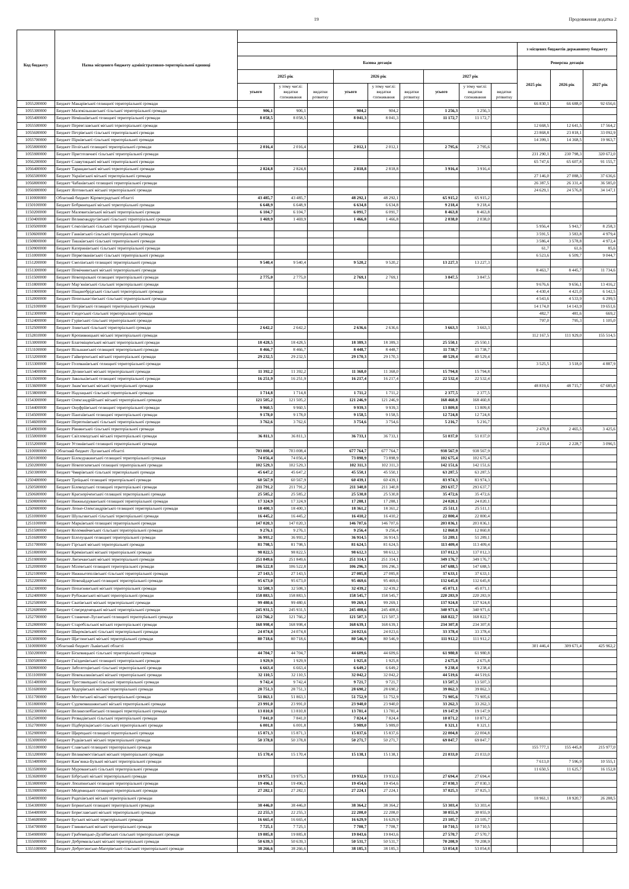19 Продовження додатка 2
| Код бюджету | Назва місцевого бюджету адміністративно-територіальної одиниці | | | | | | | | | | | | |
| --- | --- | --- | --- | --- | --- | --- | --- | --- | --- | --- | --- | --- | --- |
| | | | | | | | | | | | з місцевих бюджетів державному бюджету | | |
| | | Базова дотація | | | | | | | | | Реверсна дотація | | |
| | | 2025 рік | | | 2026 рік | | | 2027 рік | | | 2025 рік | 2026 рік | 2027 рік |
| | | усього | у тому числі: видатки споживання | видатки розвитку | усього | у тому числі: видатки споживання | видатки розвитку | усього | у тому числі: видатки споживання | видатки розвитку | | | |
| 1055200000 | Бюджет Макарівської селищної територіальної громади | | | | | | | | | | 66 830,1 | 66 688,0 | 92 656,6 |
| 1055300000 | Бюджет Маловільшанської сільської територіальної громади | 906,1 | 906,1 | | 904,2 | 904,2 | | 1 256,3 | 1 256,3 | | | | |
| 1055400000 | Бюджет Немішаївської селищної територіальної громади | 8 058,5 | 8 058,5 | | 8 041,3 | 8 041,3 | | 11 172,7 | 11 172,7 | | | | |
| 1055500000 | Бюджет Переяславської міської територіальної громади | | | | | | | | | | 12 668,5 | 12 641,5 | 17 564,2 |
| 1055600000 | Бюджет Петрівської сільської територіальної громади | | | | | | | | | | 23 868,8 | 23 818,1 | 33 092,9 |
| 1055700000 | Бюджет Пірнівської сільської територіальної громади | | | | | | | | | | 14 399,1 | 14 368,5 | 19 963,7 |
| 1055800000 | Бюджет Поліської селищної територіальної громади | 2 016,4 | 2 016,4 | | 2 012,1 | 2 012,1 | | 2 795,6 | 2 795,6 | | | | |
| 1055900000 | Бюджет Пристоличної сільської територіальної громади | | | | | | | | | | 231 290,1 | 230 798,3 | 320 672,0 |
| 1056200000 | Бюджет Славутицької міської територіальної громади | | | | | | | | | | 65 747,6 | 65 607,8 | 91 155,7 |
| 1056400000 | Бюджет Таращанської міської територіальної громади | 2 824,8 | 2 824,8 | | 2 818,8 | 2 818,8 | | 3 916,4 | 3 916,4 | | | | |
| 1056500000 | Бюджет Української міської територіальної громади | | | | | | | | | | 27 146,0 | 27 088,3 | 37 636,6 |
| 1056800000 | Бюджет Чабанівської селищної територіальної громади | | | | | | | | | | 26 387,5 | 26 331,4 | 36 585,0 |
| 1056900000 | Бюджет Яготинської міської територіальної громади | | | | | | | | | | 24 629,1 | 24 576,8 | 34 147,1 |
| 1110000000 | Обласний бюджет Кіровоградської області | 43 485,7 | 43 485,7 | | 48 292,1 | 48 292,1 | | 65 915,2 | 65 915,2 | | | | |
| 1150100000 | Бюджет Бобринецької міської територіальної громади | 6 648,9 | 6 648,9 | | 6 634,8 | 6 634,8 | | 9 218,4 | 9 218,4 | | | | |
| 1150200000 | Бюджет Маловисківської міської територіальної громади | 6 104,7 | 6 104,7 | | 6 091,7 | 6 091,7 | | 8 463,8 | 8 463,8 | | | | |
| 1150400000 | Бюджет Великоандрусівської сільської територіальної громади | 1 469,9 | 1 469,9 | | 1 466,8 | 1 466,8 | | 2 038,0 | 2 038,0 | | | | |
| 1150500000 | Бюджет Соколівської сільської територіальної громади | | | | | | | | | | 5 956,4 | 5 943,7 | 8 258,3 |
| 1150600000 | Бюджет Ганнівської сільської територіальної громади | | | | | | | | | | 3 591,5 | 3 583,8 | 4 979,4 |
| 1150800000 | Бюджет Тишківської сільської територіальної громади | | | | | | | | | | 3 586,4 | 3 578,8 | 4 972,4 |
| 1150900000 | Бюджет Катеринівської сільської територіальної громади | | | | | | | | | | 61,7 | 61,6 | 85,6 |
| 1151000000 | Бюджет Первозванівської сільської територіальної громади | | | | | | | | | | 6 523,6 | 6 509,7 | 9 044,7 |
| 1151200000 | Бюджет Смолінської селищної територіальної громади | 9 540,4 | 9 540,4 | | 9 520,2 | 9 520,2 | | 13 227,3 | 13 227,3 | | | | |
| 1151300000 | Бюджет Помічнянської міської територіальної громади | | | | | | | | | | 8 463,7 | 8 445,7 | 11 734,6 |
| 1151500000 | Бюджет Новопразької селищної територіальної громади | 2 775,0 | 2 775,0 | | 2 769,1 | 2 769,1 | | 3 847,5 | 3 847,5 | | | | |
| 1151800000 | Бюджет Мар’янівської сільської територіальної громади | | | | | | | | | | 9 676,6 | 9 656,1 | 13 416,2 |
| 1151900000 | Бюджет Піщанобрідської сільської територіальної громади | | | | | | | | | | 4 430,4 | 4 421,0 | 6 142,5 |
| 1152000000 | Бюджет Попельнастівської сільської територіальної громади | | | | | | | | | | 4 543,6 | 4 533,9 | 6 299,5 |
| 1152100000 | Бюджет Петрівської селищної територіальної громади | | | | | | | | | | 14 174,0 | 14 143,9 | 19 651,6 |
| 1152300000 | Бюджет Глодоської сільської територіальної громади | | | | | | | | | | 482,7 | 481,6 | 669,2 |
| 1152400000 | Бюджет Гурівської сільської територіальної громади | | | | | | | | | | 797,0 | 795,3 | 1 105,0 |
| 1152500000 | Бюджет Злинської сільської територіальної громади | 2 642,2 | 2 642,2 | | 2 636,6 | 2 636,6 | | 3 663,3 | 3 663,3 | | | | |
| 1152810000 | Бюджет Кропивницької міської територіальної громади | | | | | | | | | | 112 167,5 | 111 929,0 | 155 514,5 |
| 1153000000 | Бюджет Благовіщенської міської територіальної громади | 18 428,5 | 18 428,5 | | 18 389,3 | 18 389,3 | | 25 550,1 | 25 550,1 | | | | |
| 1153100000 | Бюджет Вільшанської селищної територіальної громади | 8 466,7 | 8 466,7 | | 8 448,7 | 8 448,7 | | 11 738,7 | 11 738,7 | | | | |
| 1153200000 | Бюджет Гайворонської міської територіальної громади | 29 232,5 | 29 232,5 | | 29 170,3 | 29 170,3 | | 40 529,4 | 40 529,4 | | | | |
| 1153300000 | Бюджет Голованівської селищної територіальної громади | | | | | | | | | | 3 525,5 | 3 518,0 | 4 887,9 |
| 1153400000 | Бюджет Долинської міської територіальної громади | 11 392,2 | 11 392,2 | | 11 368,0 | 11 368,0 | | 15 794,8 | 15 794,8 | | | | |
| 1153500000 | Бюджет Завальківської селищної територіальної громади | 16 251,9 | 16 251,9 | | 16 217,4 | 16 217,4 | | 22 532,4 | 22 532,4 | | | | |
| 1153600000 | Бюджет Знам’янської міської територіальної громади | | | | | | | | | | 48 819,6 | 48 715,7 | 67 685,8 |
| 1153800000 | Бюджет Надлацької сільської територіальної громади | 1 714,8 | 1 714,8 | | 1 711,2 | 1 711,2 | | 2 377,5 | 2 377,5 | | | | |
| 1154300000 | Бюджет Олександрійської міської територіальної громади | 121 505,2 | 121 505,2 | | 121 246,9 | 121 246,9 | | 168 460,8 | 168 460,8 | | | | |
| 1154400000 | Бюджет Онуфріївської селищної територіальної громади | 9 960,5 | 9 960,5 | | 9 939,3 | 9 939,3 | | 13 809,8 | 13 809,8 | | | | |
| 1154500000 | Бюджет Пантаївської селищної територіальної громади | 9 178,0 | 9 178,0 | | 9 158,5 | 9 158,5 | | 12 724,8 | 12 724,8 | | | | |
| 1154600000 | Бюджет Перегонівської сільської територіальної громади | 3 762,6 | 3 762,6 | | 3 754,6 | 3 754,6 | | 5 216,7 | 5 216,7 | | | | |
| 1154900000 | Бюджет Рівнянської сільської територіальної громади | | | | | | | | | | 2 470,8 | 2 465,5 | 3 425,6 |
| 1155000000 | Бюджет Світловодської міської територіальної громади | 36 811,3 | 36 811,3 | | 36 733,1 | 36 733,1 | | 51 037,0 | 51 037,0 | | | | |
| 1155200000 | Бюджет Устинівської селищної територіальної громади | | | | | | | | | | 2 233,4 | 2 228,7 | 3 096,5 |
| 1210000000 | Обласний бюджет Луганської області | 703 008,4 | 703 008,4 | | 677 764,7 | 677 764,7 | | 938 567,9 | 938 567,9 | | | | |
| 1250100000 | Бюджет Білокуракинської селищної територіальної громади | 74 056,4 | 74 056,4 | | 73 898,9 | 73 898,9 | | 102 675,4 | 102 675,4 | | | | |
| 1250200000 | Бюджет Новопсковської селищної територіальної громади | 102 529,3 | 102 529,3 | | 102 311,3 | 102 311,3 | | 142 151,6 | 142 151,6 | | | | |
| 1250300000 | Бюджет Чмирівської сільської територіальної громади | 45 647,2 | 45 647,2 | | 45 550,1 | 45 550,1 | | 63 287,5 | 63 287,5 | | | | |
| 1250400000 | Бюджет Троїцької селищної територіальної громади | 60 567,9 | 60 567,9 | | 60 439,1 | 60 439,1 | | 83 974,3 | 83 974,3 | | | | |
| 1250500000 | Бюджет Біловодської селищної територіальної громади | 211 791,2 | 211 791,2 | | 211 340,8 | 211 340,8 | | 293 637,7 | 293 637,7 | | | | |
| 1250600000 | Бюджет Красноріченської селищної територіальної громади | 25 585,2 | 25 585,2 | | 25 530,8 | 25 530,8 | | 35 472,6 | 35 472,6 | | | | |
| 1250800000 | Бюджет Нижньодуванської селищної територіальної громади | 17 324,9 | 17 324,9 | | 17 288,1 | 17 288,1 | | 24 020,1 | 24 020,1 | | | | |
| 1250900000 | Бюджет Лозно-Олександрівської селищної територіальної громади | 18 400,3 | 18 400,3 | | 18 361,2 | 18 361,2 | | 25 511,1 | 25 511,1 | | | | |
| 1251000000 | Бюджет Шульгинської сільської територіальної громади | 16 445,2 | 16 445,2 | | 16 410,2 | 16 410,2 | | 22 800,4 | 22 800,4 | | | | |
| 1251100000 | Бюджет Марківської селищної територіальної громади | 147 020,3 | 147 020,3 | | 146 707,6 | 146 707,6 | | 203 836,1 | 203 836,1 | | | | |
| 1251500000 | Бюджет Коломийчиської сільської територіальної громади | 9 276,1 | 9 276,1 | | 9 256,4 | 9 256,4 | | 12 860,8 | 12 860,8 | | | | |
| 1251600000 | Бюджет Білолуцької селищної територіальної громади | 36 993,2 | 36 993,2 | | 36 914,5 | 36 914,5 | | 51 289,1 | 51 289,1 | | | | |
| 1251700000 | Бюджет Гірської міської територіальної громади | 81 798,5 | 81 798,5 | | 81 624,5 | 81 624,5 | | 113 409,4 | 113 409,4 | | | | |
| 1251800000 | Бюджет Кремінської міської територіальної громади | 98 822,5 | 98 822,5 | | 98 612,3 | 98 612,3 | | 137 012,3 | 137 012,3 | | | | |
| 1251900000 | Бюджет Лисичанської міської територіальної громади | 251 849,6 | 251 849,6 | | 251 314,1 | 251 314,1 | | 349 176,7 | 349 176,7 | | | | |
| 1252000000 | Бюджет Міловської селищної територіальної громади | 106 522,8 | 106 522,8 | | 106 296,3 | 106 296,3 | | 147 688,5 | 147 688,5 | | | | |
| 1252100000 | Бюджет Нижньотеплівської сільської територіальної громади | 27 143,5 | 27 143,5 | | 27 085,8 | 27 085,8 | | 37 633,1 | 37 633,1 | | | | |
| 1252200000 | Бюджет Новоайдарської селищної територіальної громади | 95 673,0 | 95 673,0 | | 95 469,6 | 95 469,6 | | 132 645,8 | 132 645,8 | | | | |
| 1252300000 | Бюджет Попаснянської міської територіальної громади | 32 508,3 | 32 508,3 | | 32 439,2 | 32 439,2 | | 45 071,1 | 45 071,1 | | | | |
| 1252400000 | Бюджет Рубіжанської міської територіальної громади | 158 883,5 | 158 883,5 | | 158 545,7 | 158 545,7 | | 220 283,9 | 220 283,9 | | | | |
| 1252500000 | Бюджет Сватівської міської територіальної громади | 99 480,6 | 99 480,6 | | 99 269,1 | 99 269,1 | | 137 924,8 | 137 924,8 | | | | |
| 1252600000 | Бюджет Сєвєродонецької міської територіальної громади | 245 931,5 | 245 931,5 | | 245 408,6 | 245 408,6 | | 340 971,6 | 340 971,6 | | | | |
| 1252700000 | Бюджет Станично-Луганської селищної територіальної громади | 121 766,2 | 121 766,2 | | 121 507,3 | 121 507,3 | | 168 822,7 | 168 822,7 | | | | |
| 1252800000 | Бюджет Старобільської міської територіальної громади | 168 998,4 | 168 998,4 | | 168 639,1 | 168 639,1 | | 234 307,8 | 234 307,8 | | | | |
| 1252900000 | Бюджет Широківської сільської територіальної громади | 24 074,8 | 24 074,8 | | 24 023,6 | 24 023,6 | | 33 378,4 | 33 378,4 | | | | |
| 1253000000 | Бюджет Щастинської міської територіальної громади | 80 718,6 | 80 718,6 | | 80 546,9 | 80 546,9 | | 111 912,2 | 111 912,2 | | | | |
| 1310000000 | Обласний бюджет Львівської області | | | | | | | | | | 301 446,4 | 309 671,4 | 425 962,2 |
| 1350200000 | Бюджет Бісковицької сільської територіальної громади | 44 704,7 | 44 704,7 | | 44 609,6 | 44 609,6 | | 61 980,8 | 61 980,8 | | | | |
| 1350500000 | Бюджет Гніздичівської селищної територіальної громади | 1 929,9 | 1 929,9 | | 1 925,8 | 1 925,8 | | 2 675,8 | 2 675,8 | | | | |
| 1350800000 | Бюджет Заболотцівської сільської територіальної громади | 6 663,4 | 6 663,4 | | 6 649,2 | 6 649,2 | | 9 238,4 | 9 238,4 | | | | |
| 1351100000 | Бюджет Новокалинівської міської територіальної громади | 32 110,5 | 32 110,5 | | 32 042,2 | 32 042,2 | | 44 519,6 | 44 519,6 | | | | |
| 1351400000 | Бюджет Тростянецької сільської територіальної громади | 9 742,4 | 9 742,4 | | 9 721,7 | 9 721,7 | | 13 507,3 | 13 507,3 | | | | |
| 1351600000 | Бюджет Ходорівської міської територіальної громади | 28 751,3 | 28 751,3 | | 28 690,2 | 28 690,2 | | 39 862,3 | 39 862,3 | | | | |
| 1351700000 | Бюджет Мостиської міської територіальної громади | 51 863,1 | 51 863,1 | | 51 752,9 | 51 752,9 | | 71 905,6 | 71 905,6 | | | | |
| 1351800000 | Бюджет Судововишнянської міської територіальної громади | 23 991,0 | 23 991,0 | | 23 940,0 | 23 940,0 | | 33 262,3 | 33 262,3 | | | | |
| 1352300000 | Бюджет Великолюбінської селищної територіальної громади | 13 810,8 | 13 810,8 | | 13 781,4 | 13 781,4 | | 19 147,9 | 19 147,9 | | | | |
| 1352500000 | Бюджет Розвадівської сільської територіальної громади | 7 841,0 | 7 841,0 | | 7 824,4 | 7 824,4 | | 10 871,2 | 10 871,2 | | | | |
| 1352700000 | Бюджет Підберізцівської сільської територіальної громади | 6 001,8 | 6 001,8 | | 5 989,0 | 5 989,0 | | 8 321,1 | 8 321,1 | | | | |
| 1352900000 | Бюджет Щирецької селищної територіальної громади | 15 871,3 | 15 871,3 | | 15 837,6 | 15 837,6 | | 22 004,8 | 22 004,8 | | | | |
| 1353000000 | Бюджет Рудківської міської територіальної громади | 50 378,8 | 50 378,8 | | 50 271,7 | 50 271,7 | | 69 847,7 | 69 847,7 | | | | |
| 1353100000 | Бюджет Славської селищної територіальної громади | | | | | | | | | | 155 777,1 | 155 445,8 | 215 977,0 |
| 1353200000 | Бюджет Великомостівської міської територіальної громади | 15 170,4 | 15 170,4 | | 15 138,1 | 15 138,1 | | 21 033,0 | 21 033,0 | | | | |
| 1353400000 | Бюджет Кам’янка-Бузької міської територіальної громади | | | | | | | | | | 7 613,0 | 7 596,9 | 10 555,1 |
| 1353500000 | Бюджет Мурованської сільської територіальної громади | | | | | | | | | | 11 650,5 | 11 625,7 | 16 152,8 |
| 1353600000 | Бюджет Бібрської міської територіальної громади | 19 975,1 | 19 975,1 | | 19 932,6 | 19 932,6 | | 27 694,4 | 27 694,4 | | | | |
| 1353800000 | Бюджет Лопатинської селищної територіальної громади | 19 496,1 | 19 496,1 | | 19 454,6 | 19 454,6 | | 27 030,3 | 27 030,3 | | | | |
| 1353900000 | Бюджет Меденицької селищної територіальної громади | 27 282,1 | 27 282,1 | | 27 224,1 | 27 224,1 | | 37 825,3 | 37 825,3 | | | | |
| 1354000000 | Бюджет Радехівської міської територіальної громади | | | | | | | | | | 18 961,1 | 18 920,7 | 26 288,5 |
| 1354300000 | Бюджет Боринської селищної територіальної громади | 38 446,0 | 38 446,0 | | 38 364,2 | 38 364,2 | | 53 303,4 | 53 303,4 | | | | |
| 1354400000 | Бюджет Бориславської міської територіальної громади | 22 255,3 | 22 255,3 | | 22 208,0 | 22 208,0 | | 30 855,9 | 30 855,9 | | | | |
| 1354600000 | Бюджет Буської міської територіальної громади | 16 665,4 | 16 665,4 | | 16 629,9 | 16 629,9 | | 23 105,7 | 23 105,7 | | | | |
| 1354700000 | Бюджет Глинянської міської територіальної громади | 7 725,1 | 7 725,1 | | 7 708,7 | 7 708,7 | | 10 710,5 | 10 710,5 | | | | |
| 1354900000 | Бюджет Грабовецько-Дулібівської сільської територіальної громади | 19 885,8 | 19 885,8 | | 19 843,6 | 19 843,6 | | 27 570,7 | 27 570,7 | | | | |
| 1355000000 | Бюджет Добромильської міської територіальної громади | 50 639,3 | 50 639,3 | | 50 531,7 | 50 531,7 | | 70 208,9 | 70 208,9 | | | | |
| 1355100000 | Бюджет Добросинсько-Магерівської сільської територіальної громади | 38 266,6 | 38 266,6 | | 38 185,3 | 38 185,3 | | 53 054,8 | 53 054,8 | | | | |